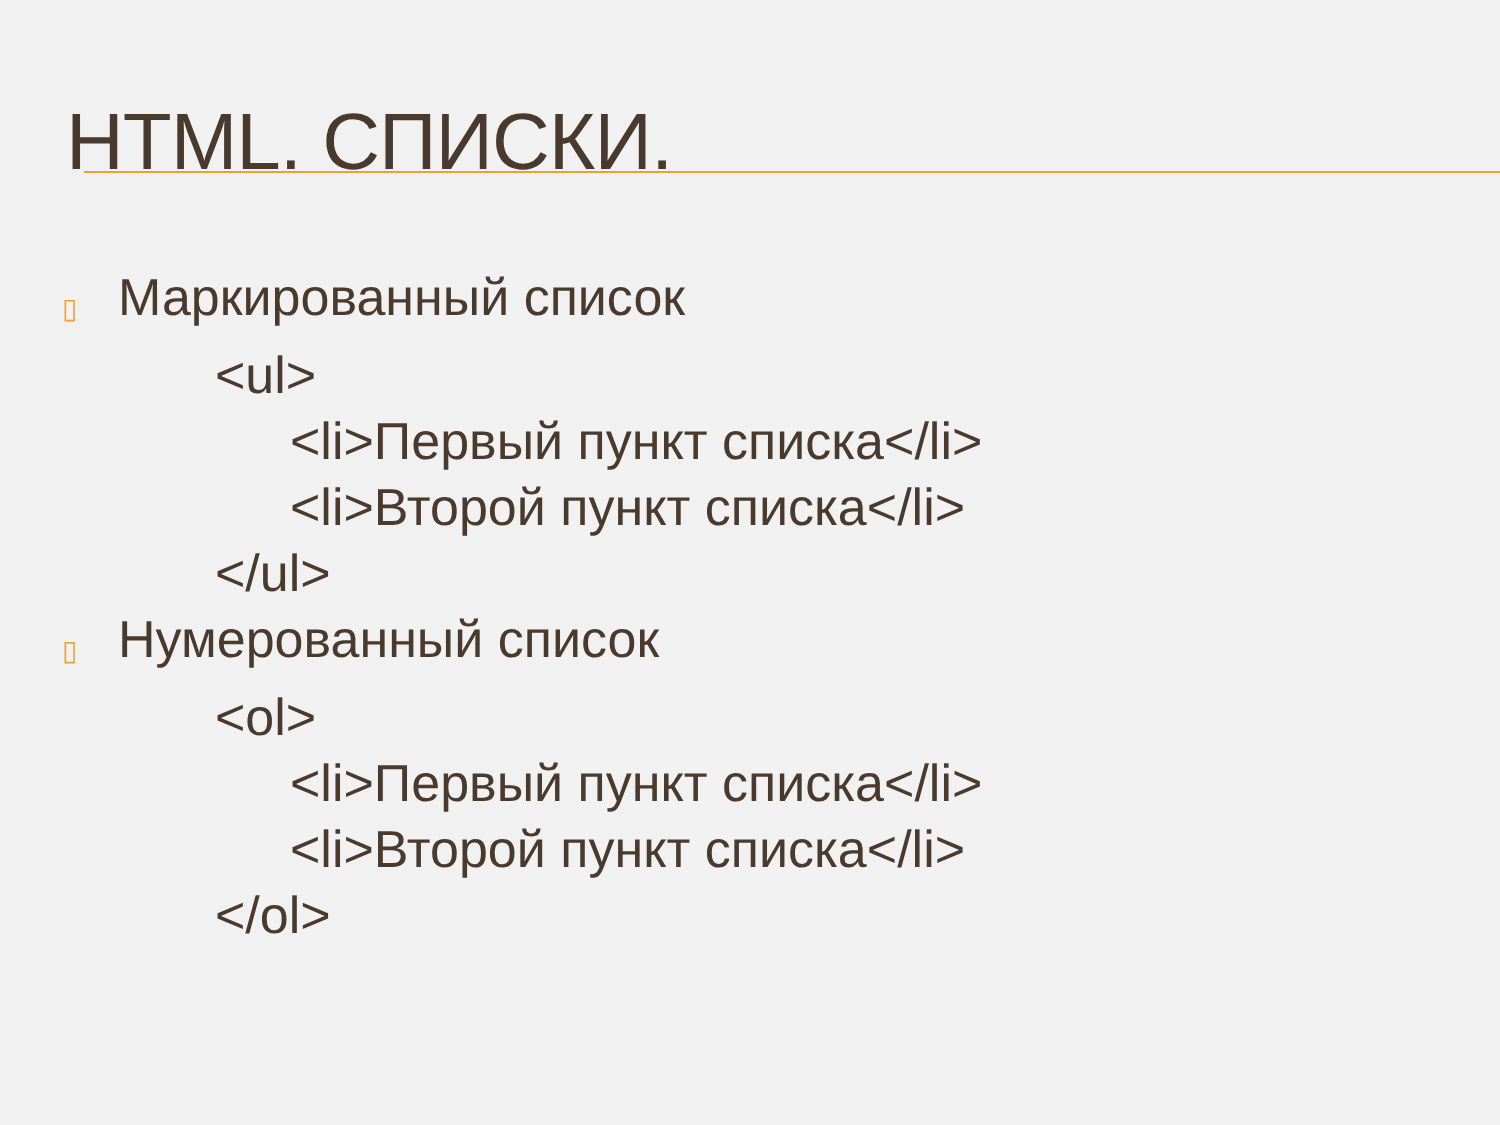HTML. СПИСКИ.
▯ Маркированный список
<ul>
<li>Первый пункт списка</li>
<li>Второй пункт списка</li>
</ul>
▯ Нумерованный список
<ol>
<li>Первый пункт списка</li>
<li>Второй пункт списка</li>
</ol>